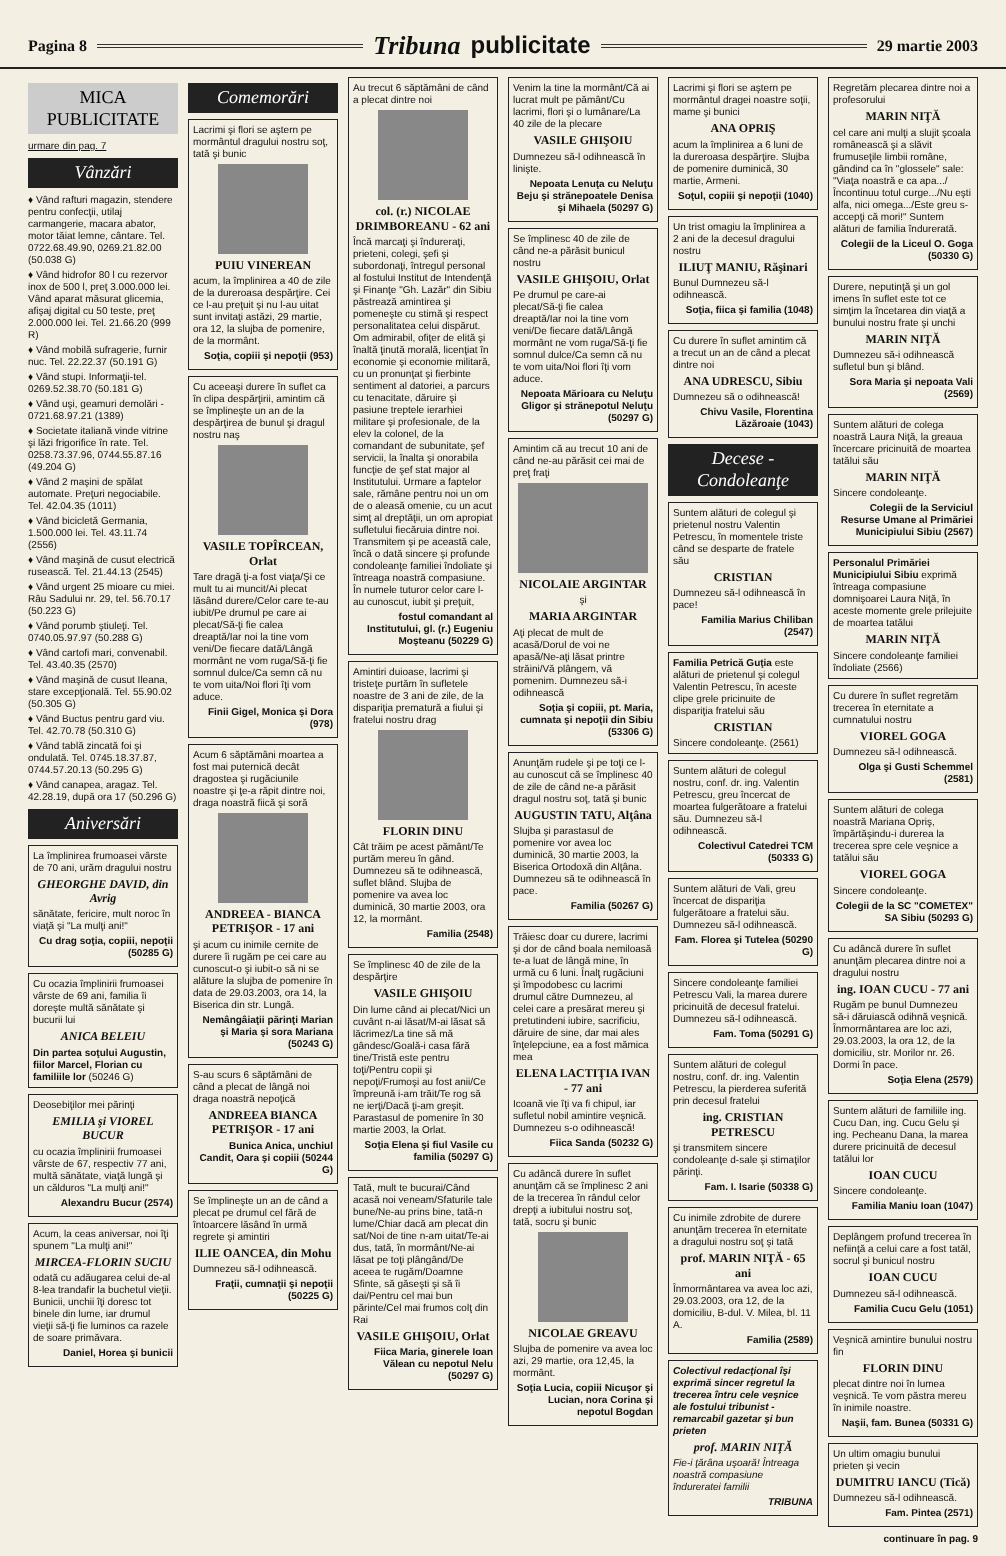Pagina 8 Tribuna publicitate 29 martie 2003
MICA PUBLICITATE
urmare din pag. 7
Vânzări
♦ Vând rafturi magazin, stendere pentru confecţii, utilaj carmangerie, macara abator, motor tăiat lemne, cântare. Tel. 0722.68.49.90, 0269.21.82.00 (50.038 G)
♦ Vând hidrofor 80 l cu rezervor inox de 500 l, preţ 3.000.000 lei. Vând aparat măsurat glicemia, afişaj digital cu 50 teste, preţ 2.000.000 lei. Tel. 21.66.20 (999 R)
♦ Vând mobilă sufragerie, furnir nuc. Tel. 22.22.37 (50.191 G)
♦ Vând stupi. Informaţii-tel. 0269.52.38.70 (50.181 G)
♦ Vând uşi, geamuri demolări - 0721.68.97.21 (1389)
♦ Societate italiană vinde vitrine şi lăzi frigorifice în rate. Tel. 0258.73.37.96, 0744.55.87.16 (49.204 G)
♦ Vând 2 maşini de spălat automate. Preţuri negociabile. Tel. 42.04.35 (1011)
♦ Vând bicicletă Germania, 1.500.000 lei. Tel. 43.11.74 (2556)
♦ Vând maşină de cusut electrică rusească. Tel. 21.44.13 (2545)
♦ Vând urgent 25 mioare cu miei. Râu Sadului nr. 29, tel. 56.70.17 (50.223 G)
♦ Vând porumb ştiuleţi. Tel. 0740.05.97.97 (50.288 G)
♦ Vând cartofi mari, convenabil. Tel. 43.40.35 (2570)
♦ Vând maşină de cusut Ileana, stare excepţională. Tel. 55.90.02 (50.305 G)
♦ Vând Buctus pentru gard viu. Tel. 42.70.78 (50.310 G)
♦ Vând tablă zincată foi şi ondulată. Tel. 0745.18.37.87, 0744.57.20.13 (50.295 G)
♦ Vând canapea, aragaz. Tel. 42.28.19, după ora 17 (50.296 G)
Aniversări
La împlinirea frumoasei vârste de 70 ani, urăm dragului nostru
GHEORGHE DAVID, din Avrig
sănătate, fericire, mult noroc în viaţă şi "La mulţi ani!"
Cu drag soţia, copiii, nepoţii (50285 G)
Cu ocazia împlinirii frumoasei vârste de 69 ani, familia îi doreşte multă sănătate şi bucurii lui
ANICA BELEIU
Din partea soţului Augustin, fiilor Marcel, Florian cu familiile lor (50246 G)
Deosebiţilor mei părinţi
EMILIA şi VIOREL BUCUR
cu ocazia împlinirii frumoasei vârste de 67, respectiv 77 ani, multă sănătate, viaţă lungă şi un călduros "La mulţi ani!"
Alexandru Bucur (2574)
Acum, la ceas aniversar, noi îţi spunem "La mulţi ani!"
MIRCEA-FLORIN SUCIU
odată cu adăugarea celui de-al 8-lea trandafir la buchetul vieţii. Bunicii, unchii îţi doresc tot binele din lume, iar drumul vieţii să-ţi fie luminos ca razele de soare primăvara.
Daniel, Horea şi bunicii
Comemorări
Lacrimi şi flori se aştern pe mormântul dragului nostru soţ, tată şi bunic
PUIU VINEREAN
acum, la împlinirea a 40 de zile de la dureroasa despărţire. Cei ce l-au preţuit şi nu l-au uitat sunt invitaţi astăzi, 29 martie, ora 12, la slujba de pomenire, de la mormânt.
Soţia, copiii şi nepoţii (953)
Cu aceeaşi durere în suflet ca în clipa despărţirii, amintim că se împlineşte un an de la despărţirea de bunul şi dragul nostru naş
VASILE TOPÎRCEAN, Orlat
Tare dragă ţi-a fost viaţa/Şi ce mult tu ai muncit/Ai plecat lăsând durere/Celor care te-au iubit/Pe drumul pe care ai plecat/Să-ţi fie calea dreaptă/Iar noi la tine vom veni/De fiecare dată/Lângă mormânt ne vom ruga/Să-ţi fie somnul dulce/Ca semn că nu te vom uita/Noi flori îţi vom aduce.
Finii Gigel, Monica şi Dora (978)
Acum 6 săptămâni moartea a fost mai puternică decât dragostea şi rugăciunile noastre şi ţe-a răpit dintre noi, draga noastră fiică şi soră
ANDREEA - BIANCA PETRIŞOR - 17 ani
şi acum cu inimile cernite de durere îi rugăm pe cei care au cunoscut-o şi iubit-o să ni se alăture la slujba de pomenire în data de 29.03.2003, ora 14, la Biserica din str. Lungă.
Nemângâiaţii părinţi Marian şi Maria şi sora Mariana (50243 G)
S-au scurs 6 săptămâni de când a plecat de lângă noi draga noastră nepoţică
ANDREEA BIANCA PETRIŞOR - 17 ani
Bunica Anica, unchiul Candit, Oara şi copiii (50244 G)
Se împlineşte un an de când a plecat pe drumul cel fără de întoarcere lăsând în urmă regrete şi amintiri
ILIE OANCEA, din Mohu
Dumnezeu să-l odihnească.
Fraţii, cumnaţii şi nepoţii (50225 G)
Au trecut 6 săptămâni de când a plecat dintre noi
col. (r.) NICOLAE DRIMBOREANU - 62 ani
Încă marcaţi şi îndureraţi, prieteni, colegi, şefi şi subordonaţi, întregul personal al fostului Institut de Intendenţă şi Finanţe "Gh. Lazăr" din Sibiu păstrează amintirea şi pomeneşte cu stimă şi respect personalitatea celui dispărut. Om admirabil, ofiţer de elită şi înaltă ţinută morală, licenţiat în economie şi economie militară, cu un pronunţat şi fierbinte sentiment al datoriei, a parcurs cu tenacitate, dăruire şi pasiune treptele ierarhiei militare şi profesionale, de la elev la colonel, de la comandant de subunitate, şef servicii, la înalta şi onorabila funcţie de şef stat major al Institutului. Urmare a faptelor sale, rămâne pentru noi un om de o aleasă omenie, cu un acut simţ al dreptăţii, un om apropiat sufletului fiecăruia dintre noi. Transmitem şi pe această cale, încă o dată sincere şi profunde condoleanţe familiei îndoliate şi întreaga noastră compasiune. În numele tuturor celor care l-au cunoscut, iubit şi preţuit,
fostul comandant al Institutului, gl. (r.) Eugeniu Moşteanu (50229 G)
Amintiri duioase, lacrimi şi tristeţe purtăm în sufletele noastre de 3 ani de zile, de la dispariţia prematură a fiului şi fratelui nostru drag
FLORIN DINU
Cât trăim pe acest pământ/Te purtăm mereu în gând. Dumnezeu să te odihnească, suflet blând. Slujba de pomenire va avea loc duminică, 30 martie 2003, ora 12, la mormânt.
Familia (2548)
Se împlinesc 40 de zile de la despărţire
VASILE GHIŞOIU
Din lume când ai plecat/Nici un cuvânt n-ai lăsat/M-ai lăsat să lăcrimez/La tine să mă gândesc/Goală-i casa fără tine/Tristă este pentru toţi/Pentru copii şi nepoţi/Frumoşi au fost anii/Ce împreună i-am trăit/Te rog să ne ierţi/Dacă ţi-am greşit. Parastasul de pomenire în 30 martie 2003, la Orlat.
Soţia Elena şi fiul Vasile cu familia (50297 G)
Tată, mult te bucurai/Când acasă noi veneam/Sfaturile tale bune/Ne-au prins bine, tată-n lume/Chiar dacă am plecat din sat/Noi de tine n-am uitat/Te-ai dus, tată, în mormânt/Ne-ai lăsat pe toţi plângând/De aceea te rugăm/Doamne Sfinte, să găseşti şi să îi dai/Pentru cel mai bun părinte/Cel mai frumos colţ din Rai
VASILE GHIŞOIU, Orlat
Fiica Maria, ginerele Ioan Vălean cu nepotul Nelu (50297 G)
Venim la tine la mormânt/Că ai lucrat mult pe pământ/Cu lacrimi, flori şi o lumânare/La 40 zile de la plecare
VASILE GHIŞOIU
Dumnezeu să-l odihnească în linişte.
Nepoata Lenuţa cu Neluţu Beju şi strănepoatele Denisa şi Mihaela (50297 G)
Se împlinesc 40 de zile de când ne-a părăsit bunicul nostru
VASILE GHIŞOIU, Orlat
Pe drumul pe care-ai plecat/Să-ţi fie calea dreaptă/Iar noi la tine vom veni/De fiecare dată/Lângă mormânt ne vom ruga/Să-ţi fie somnul dulce/Ca semn că nu te vom uita/Noi flori îţi vom aduce.
Nepoata Mărioara cu Neluţu Gligor şi strănepotul Neluţu (50297 G)
Amintim că au trecut 10 ani de când ne-au părăsit cei mai de preţ fraţi
NICOLAIE ARGINTAR
şi
MARIA ARGINTAR
Aţi plecat de mult de acasă/Dorul de voi ne apasă/Ne-aţi lăsat printre străini/Vă plângem, vă pomenim. Dumnezeu să-i odihnească
Soţia şi copiii, pt. Maria, cumnata şi nepoţii din Sibiu (53306 G)
Anunţăm rudele şi pe toţi ce l-au cunoscut că se împlinesc 40 de zile de când ne-a părăsit dragul nostru soţ, tată şi bunic
AUGUSTIN TATU, Alţâna
Slujba şi parastasul de pomenire vor avea loc duminică, 30 martie 2003, la Biserica Ortodoxă din Alţâna. Dumnezeu să te odihnească în pace.
Familia (50267 G)
Trăiesc doar cu durere, lacrimi şi dor de când boala nemiloasă te-a luat de lângă mine, în urmă cu 6 luni. Înalţ rugăciuni şi împodobesc cu lacrimi drumul către Dumnezeu, al celei care a presărat mereu şi pretutindeni iubire, sacrificiu, dăruire de sine, dar mai ales înţelepciune, ea a fost mămica mea
ELENA LACTIŢIA IVAN - 77 ani
Icoană vie îţi va fi chipul, iar sufletul nobil amintire veşnică. Dumnezeu s-o odihnească!
Fiica Sanda (50232 G)
Cu adâncă durere în suflet anunţăm că se împlinesc 2 ani de la trecerea în rândul celor drepţi a iubitului nostru soţ, tată, socru şi bunic
NICOLAE GREAVU
Slujba de pomenire va avea loc azi, 29 martie, ora 12,45, la mormânt.
Soţia Lucia, copiii Nicuşor şi Lucian, nora Corina şi nepotul Bogdan
Lacrimi şi flori se aştern pe mormântul dragei noastre soţii, mame şi bunici
ANA OPRIŞ
acum la împlinirea a 6 luni de la dureroasa despărţire. Slujba de pomenire duminică, 30 martie, Armeni.
Soţul, copiii şi nepoţii (1040)
Un trist omagiu la împlinirea a 2 ani de la decesul dragului nostru
ILIUŢ MANIU, Răşinari
Bunul Dumnezeu să-l odihnească.
Soţia, fiica şi familia (1048)
Cu durere în suflet amintim că a trecut un an de când a plecat dintre noi
ANA UDRESCU, Sibiu
Dumnezeu să o odihnească!
Chivu Vasile, Florentina Lăzăroaie (1043)
Decese - Condoleanţe
Suntem alături de colegul şi prietenul nostru Valentin Petrescu, în momentele triste când se desparte de fratele său
CRISTIAN
Dumnezeu să-l odihnească în pace!
Familia Marius Chiliban (2547)
Familia Petrică Guţia este alături de prietenul şi colegul Valentin Petrescu, în aceste clipe grele pricinuite de dispariţia fratelui său
CRISTIAN
Sincere condoleanţe. (2561)
Suntem alături de colegul nostru, conf. dr. ing. Valentin Petrescu, greu încercat de moartea fulgerătoare a fratelui său. Dumnezeu să-l odihnească.
Colectivul Catedrei TCM (50333 G)
Suntem alături de Vali, greu încercat de dispariţia fulgerătoare a fratelui său. Dumnezeu să-l odihnească.
Fam. Florea şi Tutelea (50290 G)
Sincere condoleanţe familiei Petrescu Vali, la marea durere pricinuită de decesul fratelui. Dumnezeu să-l odihnească.
Fam. Toma (50291 G)
Suntem alături de colegul nostru, conf. dr. ing. Valentin Petrescu, la pierderea suferită prin decesul fratelui
ing. CRISTIAN PETRESCU
şi transmitem sincere condoleanţe d-sale şi stimaţilor părinţi.
Fam. I. Isarie (50338 G)
Cu inimile zdrobite de durere anunţăm trecerea în eternitate a dragului nostru soţ şi tată
prof. MARIN NIŢĂ - 65 ani
Înmormântarea va avea loc azi, 29.03.2003, ora 12, de la domiciliu, B-dul. V. Milea, bl. 11 A.
Familia (2589)
Colectivul redacţional îşi exprimă sincer regretul la trecerea întru cele veşnice ale fostului tribunist - remarcabil gazetar şi bun prieten
prof. MARIN NIŢĂ
Fie-i ţărâna uşoară! Întreaga noastră compasiune îndureratei familii
TRIBUNA
Regretăm plecarea dintre noi a profesorului
MARIN NIŢĂ
cel care ani mulţi a slujit şcoala românească şi a slăvit frumuseţile limbii române, gândind ca în "glossele" sale: "Viaţa noastră e ca apa.../Încontinuu totul curge.../Nu eşti alfa, nici omega.../Este greu s-accepţi că mori!" Suntem alături de familia îndurerată.
Colegii de la Liceul O. Goga (50330 G)
Durere, neputinţă şi un gol imens în suflet este tot ce simţim la încetarea din viaţă a bunului nostru frate şi unchi
MARIN NIŢĂ
Dumnezeu să-i odihnească sufletul bun şi blând.
Sora Maria şi nepoata Vali (2569)
Suntem alături de colega noastră Laura Niţă, la greaua încercare pricinuită de moartea tatălui său
MARIN NIŢĂ
Sincere condoleanţe.
Colegii de la Serviciul Resurse Umane al Primăriei Municipiului Sibiu (2567)
Personalul Primăriei Municipiului Sibiu exprimă întreaga compasiune domnişoarei Laura Niţă, în aceste momente grele prilejuite de moartea tatălui
MARIN NIŢĂ
Sincere condoleanţe familiei îndoliate (2566)
Cu durere în suflet regretăm trecerea în eternitate a cumnatului nostru
VIOREL GOGA
Dumnezeu să-l odihnească.
Olga şi Gusti Schemmel (2581)
Suntem alături de colega noastră Mariana Opriş, împărtăşindu-i durerea la trecerea spre cele veşnice a tatălui său
VIOREL GOGA
Sincere condoleanţe.
Colegii de la SC "COMETEX" SA Sibiu (50293 G)
Cu adâncă durere în suflet anunţăm plecarea dintre noi a dragului nostru
ing. IOAN CUCU - 77 ani
Rugăm pe bunul Dumnezeu să-i dăruiască odihnă veşnică. Înmormântarea are loc azi, 29.03.2003, la ora 12, de la domiciliu, str. Morilor nr. 26. Dormi în pace.
Soţia Elena (2579)
Suntem alături de familiile ing. Cucu Dan, ing. Cucu Gelu şi ing. Pecheanu Dana, la marea durere pricinuită de decesul tatălui lor
IOAN CUCU
Sincere condoleanţe.
Familia Maniu Ioan (1047)
Deplângem profund trecerea în nefiinţă a celui care a fost tatăl, socrul şi bunicul nostru
IOAN CUCU
Dumnezeu să-l odihnească.
Familia Cucu Gelu (1051)
Veşnică amintire bunului nostru fin
FLORIN DINU
plecat dintre noi în lumea veşnică. Te vom păstra mereu în inimile noastre.
Naşii, fam. Bunea (50331 G)
Un ultim omagiu bunului prieten şi vecin
DUMITRU IANCU (Tică)
Dumnezeu să-l odihnească.
Fam. Pintea (2571)
continuare în pag. 9